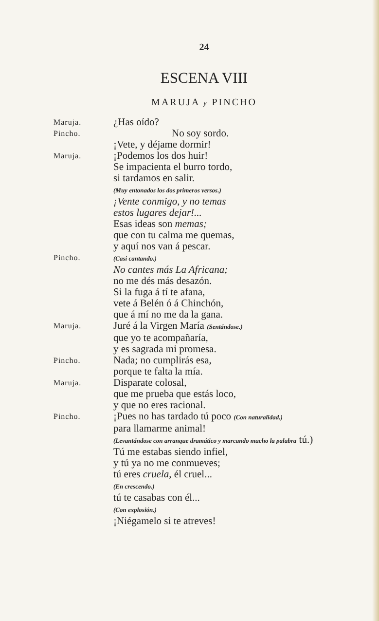24
ESCENA VIII
MARUJA y PINCHO
Maruja.
¿Has oído?
Pincho.
No soy sordo.
¡Vete, y déjame dormir!
Maruja.
¡Podemos los dos huir!
Se impacienta el burro tordo,
si tardamos en salir.
(Muy entonados los dos primeros versos.)
¡Vente conmigo, y no temas
estos lugares dejar!...
Esas ideas son memas;
que con tu calma me quemas,
y aquí nos van á pescar.
Pincho.
(Casi cantando.)
No cantes más La Africana;
no me dés más desazón.
Si la fuga á tí te afana,
vete á Belén ó á Chinchón,
que á mí no me da la gana.
Maruja.
Juré á la Virgen María (Sentándose.)
que yo te acompañaría,
y es sagrada mi promesa.
Pincho.
Nada; no cumplirás esa,
porque te falta la mía.
Maruja.
Disparate colosal,
que me prueba que estás loco,
y que no eres racional.
Pincho.
¡Pues no has tardado tú poco (Con naturalidad.)
para llamarme animal!
(Levantándose con arranque dramático y marcando mucho la palabra tú.)
Tú me estabas siendo infiel,
y tú ya no me conmueves;
tú eres cruela, él cruel...
(En crescendo.)
tú te casabas con él...
(Con explosión.)
¡Niégamelo si te atreves!